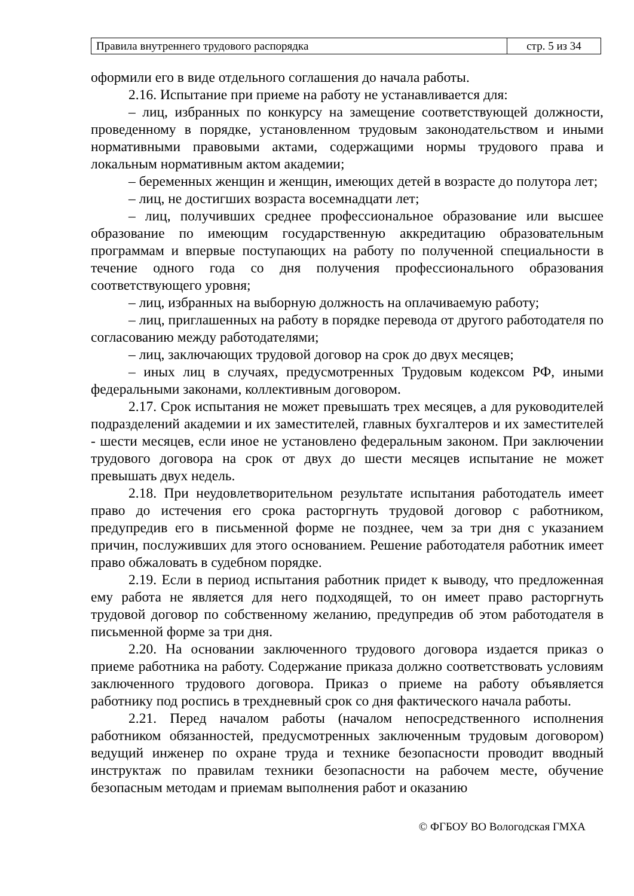| Правила внутреннего трудового распорядка | стр. 5 из 34 |
оформили его в виде отдельного соглашения до начала работы.
2.16. Испытание при приеме на работу не устанавливается для:
– лиц, избранных по конкурсу на замещение соответствующей должности, проведенному в порядке, установленном трудовым законодательством и иными нормативными правовыми актами, содержащими нормы трудового права и локальным нормативным актом академии;
– беременных женщин и женщин, имеющих детей в возрасте до полутора лет;
– лиц, не достигших возраста восемнадцати лет;
– лиц, получивших среднее профессиональное образование или высшее образование по имеющим государственную аккредитацию образовательным программам и впервые поступающих на работу по полученной специальности в течение одного года со дня получения профессионального образования соответствующего уровня;
– лиц, избранных на выборную должность на оплачиваемую работу;
– лиц, приглашенных на работу в порядке перевода от другого работодателя по согласованию между работодателями;
– лиц, заключающих трудовой договор на срок до двух месяцев;
– иных лиц в случаях, предусмотренных Трудовым кодексом РФ, иными федеральными законами, коллективным договором.
2.17. Срок испытания не может превышать трех месяцев, а для руководителей подразделений академии и их заместителей, главных бухгалтеров и их заместителей - шести месяцев, если иное не установлено федеральным законом. При заключении трудового договора на срок от двух до шести месяцев испытание не может превышать двух недель.
2.18. При неудовлетворительном результате испытания работодатель имеет право до истечения его срока расторгнуть трудовой договор с работником, предупредив его в письменной форме не позднее, чем за три дня с указанием причин, послуживших для этого основанием. Решение работодателя работник имеет право обжаловать в судебном порядке.
2.19. Если в период испытания работник придет к выводу, что предложенная ему работа не является для него подходящей, то он имеет право расторгнуть трудовой договор по собственному желанию, предупредив об этом работодателя в письменной форме за три дня.
2.20. На основании заключенного трудового договора издается приказ о приеме работника на работу. Содержание приказа должно соответствовать условиям заключенного трудового договора. Приказ о приеме на работу объявляется работнику под роспись в трехдневный срок со дня фактического начала работы.
2.21. Перед началом работы (началом непосредственного исполнения работником обязанностей, предусмотренных заключенным трудовым договором) ведущий инженер по охране труда и технике безопасности проводит вводный инструктаж по правилам техники безопасности на рабочем месте, обучение безопасным методам и приемам выполнения работ и оказанию
© ФГБОУ ВО Вологодская ГМХА